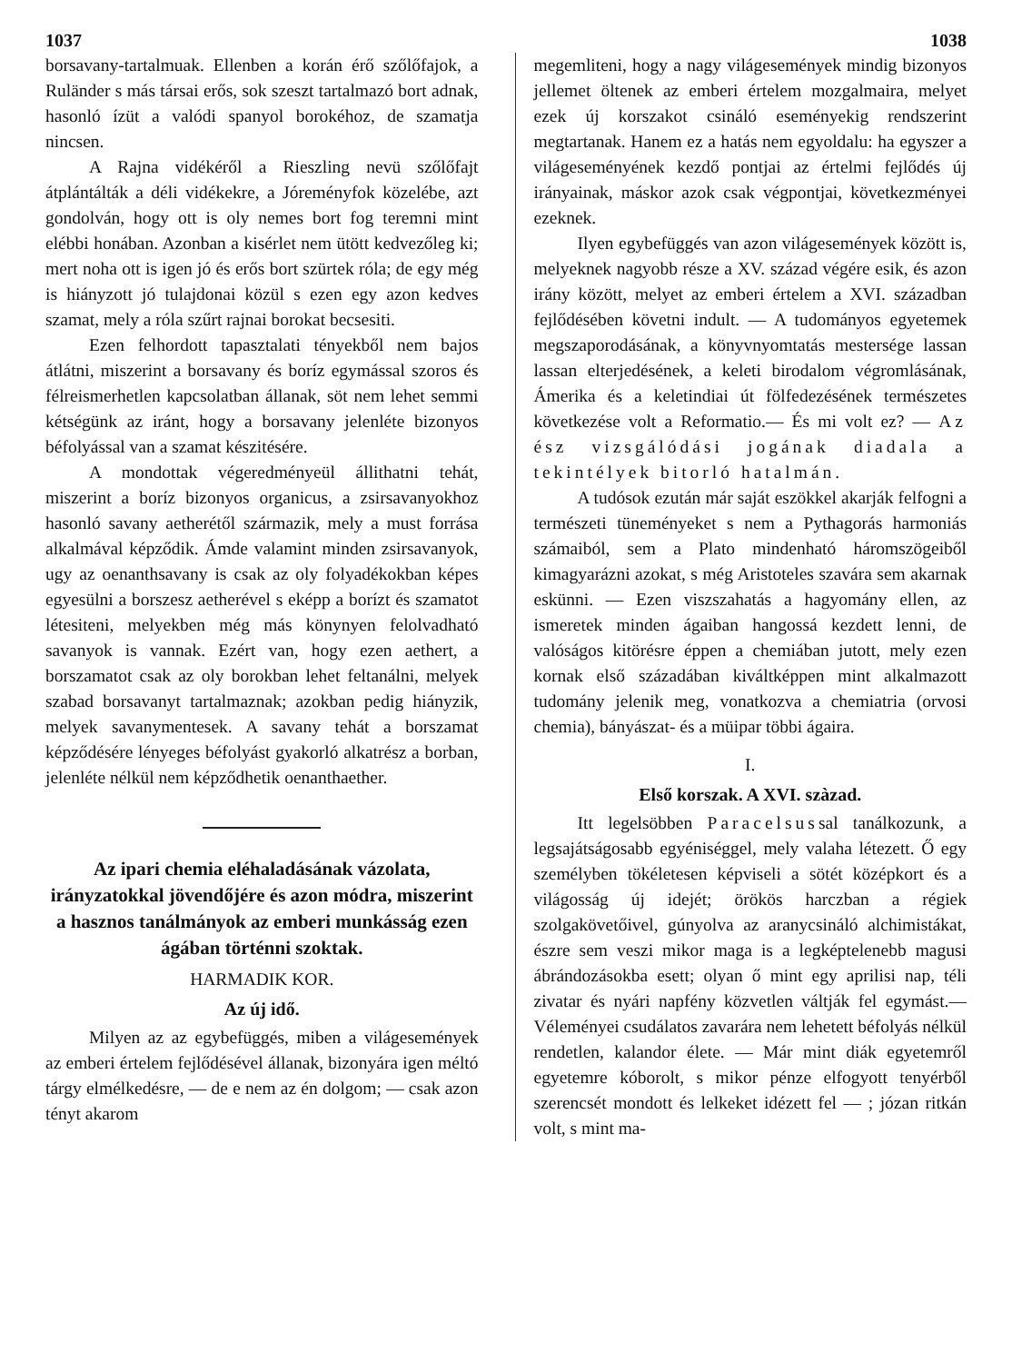1037 1038
borsavany-tartalmuak. Ellenben a korán érő szőlőfajok, a Ruländer s más társai erős, sok szeszt tartalmazó bort adnak, hasonló ízüt a valódi spanyol borokéhoz, de szamatja nincsen.
A Rajna vidékéről a Rieszling nevü szőlőfajt átplántálták a déli vidékekre, a Jóreményfok közelébe, azt gondolván, hogy ott is oly nemes bort fog teremni mint elébbi honában. Azonban a kisérlet nem ütött kedvezőleg ki; mert noha ott is igen jó és erős bort szürtek róla; de egy még is hiányzott jó tulajdonai közül s ezen egy azon kedves szamat, mely a róla szűrt rajnai borokat becsesiti.
Ezen felhordott tapasztalati tényekből nem bajos átlátni, miszerint a borsavany és boríz egymással szoros és félreismerhetlen kapcsolatban állanak, söt nem lehet semmi kétségünk az iránt, hogy a borsavany jelenléte bizonyos béfolyással van a szamat készitésére.
A mondottak végeredményeül állithatni tehát, miszerint a boríz bizonyos organicus, a zsirsavanyokhoz hasonló savany aetherétől származik, mely a must forrása alkalmával képződik. Ámde valamint minden zsirsavanyok, ugy az oenanthsavany is csak az oly folyadékokban képes egyesülni a borszesz aetherével s eképp a borízt és szamatot létesiteni, melyekben még más könynyen felolvadható savanyok is vannak. Ezért van, hogy ezen aethert, a borszamatot csak az oly borokban lehet feltanálni, melyek szabad borsavanyt tartalmaznak; azokban pedig hiányzik, melyek savanymentesek. A savany tehát a borszamat képződésére lényeges béfolyást gyakorló alkatrész a borban, jelenléte nélkül nem képződhetik oenanthaether.
Az ipari chemia eléhaladásának vázolata, irányzatokkal jövendőjére és azon módra, miszerint a hasznos tanálmányok az emberi munkásság ezen ágában történni szoktak.
HARMADIK KOR.
Az új idő.
Milyen az az egybefüggés, miben a világesemények az emberi értelem fejlődésével állanak, bizonyára igen méltó tárgy elmélkedésre, — de e nem az én dolgom; — csak azon tényt akarom
megemliteni, hogy a nagy világesemények mindig bizonyos jellemet öltenek az emberi értelem mozgalmaira, melyet ezek új korszakot csináló eseményekig rendszerint megtartanak. Hanem ez a hatás nem egyoldalu: ha egyszer a világeseményének kezdő pontjai az értelmi fejlődés új irányainak, máskor azok csak végpontjai, következményei ezeknek.
Ilyen egybefüggés van azon világesemények között is, melyeknek nagyobb része a XV. század végére esik, és azon irány között, melyet az emberi értelem a XVI. században fejlődésében követni indult. — A tudományos egyetemek megszaporodásának, a könyvnyomtatás mestersége lassan lassan elterjedésének, a keleti birodalom végromlásának, Ámerika és a keletindiai út fölfedezésének természetes következése volt a Reformatio.— És mi volt ez? — Az ész vizsgálódási jogának diadala a tekintélyek bitorló hatalmán.
A tudósok ezután már saját eszökkel akarják felfogni a természeti tüneményeket s nem a Pythagorás harmoniás számaiból, sem a Plato mindenható háromszögeiből kimagyarázni azokat, s még Aristoteles szavára sem akarnak eskünni. — Ezen viszszahatás a hagyomány ellen, az ismeretek minden ágaiban hangossá kezdett lenni, de valóságos kitörésre éppen a chemiában jutott, mely ezen kornak első századában kiváltképpen mint alkalmazott tudomány jelenik meg, vonatkozva a chemiatria (orvosi chemia), bányászat- és a müipar többi ágaira.
I.
Első korszak. A XVI. szàzad.
Itt legelsöbben Paracelsussal tanálkozunk, a legsajátságosabb egyéniséggel, mely valaha létezett. Ő egy személyben tökéletesen képviseli a sötét középkort és a világosság új idejét; örökös harczban a régiek szolgakövetőivel, gúnyolva az aranycsináló alchimistákat, észre sem veszi mikor maga is a legképtelenebb magusi ábrándozásokba esett; olyan ő mint egy aprilisi nap, téli zivatar és nyári napfény közvetlen váltják fel egymást.— Véleményei csudálatos zavarára nem lehetett béfolyás nélkül rendetlen, kalandor élete. — Már mint diák egyetemről egyetemre kóborolt, s mikor pénze elfogyott tenyérből szerencsét mondott és lelkeket idézett fel — ; józan ritkán volt, s mint ma-